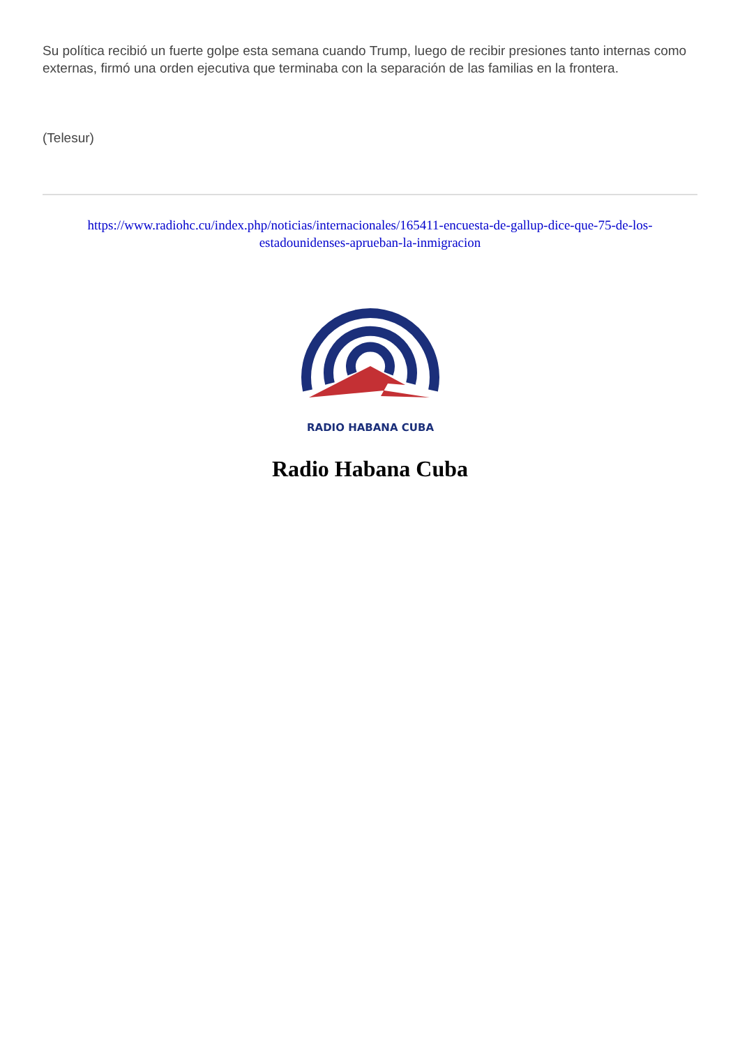Su política recibió un fuerte golpe esta semana cuando Trump, luego de recibir presiones tanto internas como externas, firmó una orden ejecutiva que terminaba con la separación de las familias en la frontera.
(Telesur)
https://www.radiohc.cu/index.php/noticias/internacionales/165411-encuesta-de-gallup-dice-que-75-de-los-estadounidenses-aprueban-la-inmigracion
RADIO HABANA CUBA
Radio Habana Cuba